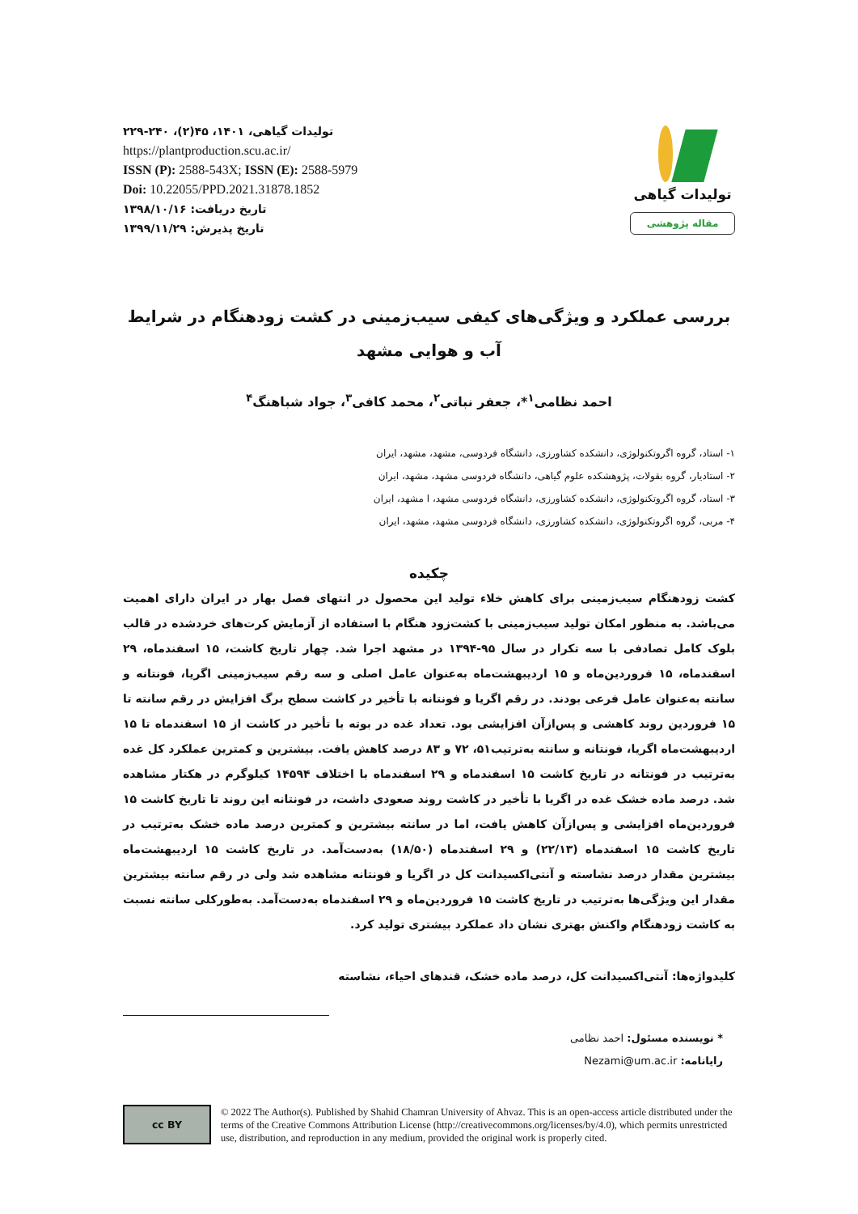تولیدات گیاهی، ۱۴۰۱، ۴۵(۲)، ۲۴۰-۲۲۹
https://plantproduction.scu.ac.ir/
ISSN (P): 2588-543X; ISSN (E): 2588-5979
Doi: 10.22055/PPD.2021.31878.1852
تاریخ دریافت: ۱۳۹۸/۱۰/۱۶
تاریخ پذیرش: ۱۳۹۹/۱۱/۲۹
تولیدات گیاهی
مقاله پژوهشی
بررسی عملکرد و ویژگی‌های کیفی سیب‌زمینی در کشت زودهنگام در شرایط آب و هوایی مشهد
احمد نظامی<sup>۱</sup>*، جعفر نباتی<sup>۲</sup>، محمد کافی<sup>۳</sup>، جواد شباهنگ<sup>۴</sup>
۱- استاد، گروه اگروتکنولوژی، دانشکده کشاورزی، دانشگاه فردوسی، مشهد، مشهد، ایران
۲- استادیار، گروه بقولات، پژوهشکده علوم گیاهی، دانشگاه فردوسی مشهد، مشهد، ایران
۳- استاد، گروه اگروتکنولوژی، دانشکده کشاورزی، دانشگاه فردوسی مشهد، ا مشهد، ایران
۴- مربی، گروه اگروتکنولوژی، دانشکده کشاورزی، دانشگاه فردوسی مشهد، مشهد، ایران
چکیده
کشت زودهنگام سیب‌زمینی برای کاهش خلاء تولید این محصول در انتهای فصل بهار در ایران دارای اهمیت می‌باشد. به منظور امکان تولید سیب‌زمینی با کشت‌زود هنگام با استفاده از آزمایش کرت‌های خردشده در قالب بلوک کامل تصادفی با سه تکرار در سال ۹۵-۱۳۹۴ در مشهد اجرا شد. چهار تاریخ کاشت، ۱۵ اسفندماه، ۲۹ اسفندماه، ۱۵ فروردین‌ماه و ۱۵ اردیبهشت‌ماه به‌عنوان عامل اصلی و سه رقم سیب‌زمینی اگریا، فونتانه و سانته به‌عنوان عامل فرعی بودند. در رقم اگریا و فونتانه با تأخیر در کاشت سطح برگ افزایش در رقم سانته تا ۱۵ فروردین روند کاهشی و پس‌ازآن افزایشی بود. تعداد غده در بوته با تأخیر در کاشت از ۱۵ اسفندماه تا ۱۵ اردیبهشت‌ماه اگریا، فونتانه و سانته به‌ترتیب۵۱، ۷۲ و ۸۳ درصد کاهش یافت. بیشترین و کمترین عملکرد کل غده به‌ترتیب در فونتانه در تاریخ کاشت ۱۵ اسفندماه و ۲۹ اسفندماه با اختلاف ۱۴۵۹۴ کیلوگرم در هکتار مشاهده شد. درصد ماده خشک غده در اگریا با تأخیر در کاشت روند صعودی داشت، در فونتانه این روند تا تاریخ کاشت ۱۵ فروردین‌ماه افزایشی و پس‌ازآن کاهش یافت، اما در سانته بیشترین و کمترین درصد ماده خشک به‌ترتیب در تاریخ کاشت ۱۵ اسفندماه (۲۲/۱۳) و ۲۹ اسفندماه (۱۸/۵۰) به‌دست‌آمد. در تاریخ کاشت ۱۵ اردیبهشت‌ماه بیشترین مقدار درصد نشاسته و آنتی‌اکسیدانت کل در اگریا و فونتانه مشاهده شد ولی در رقم سانته بیشترین مقدار این ویژگی‌ها به‌ترتیب در تاریخ کاشت ۱۵ فروردین‌ماه و ۲۹ اسفندماه به‌دست‌آمد. به‌طورکلی سانته نسبت به کاشت زودهنگام واکنش بهتری نشان داد عملکرد بیشتری تولید کرد.
کلیدواژه‌ها: آنتی‌اکسیدانت کل، درصد ماده خشک، قندهای احیاء، نشاسته
* نویسنده مسئول: احمد نظامی
رایانامه: Nezami@um.ac.ir
cc BY
© 2022 The Author(s). Published by Shahid Chamran University of Ahvaz. This is an open-access article distributed under the terms of the Creative Commons Attribution License (http://creativecommons.org/licenses/by/4.0), which permits unrestricted use, distribution, and reproduction in any medium, provided the original work is properly cited.